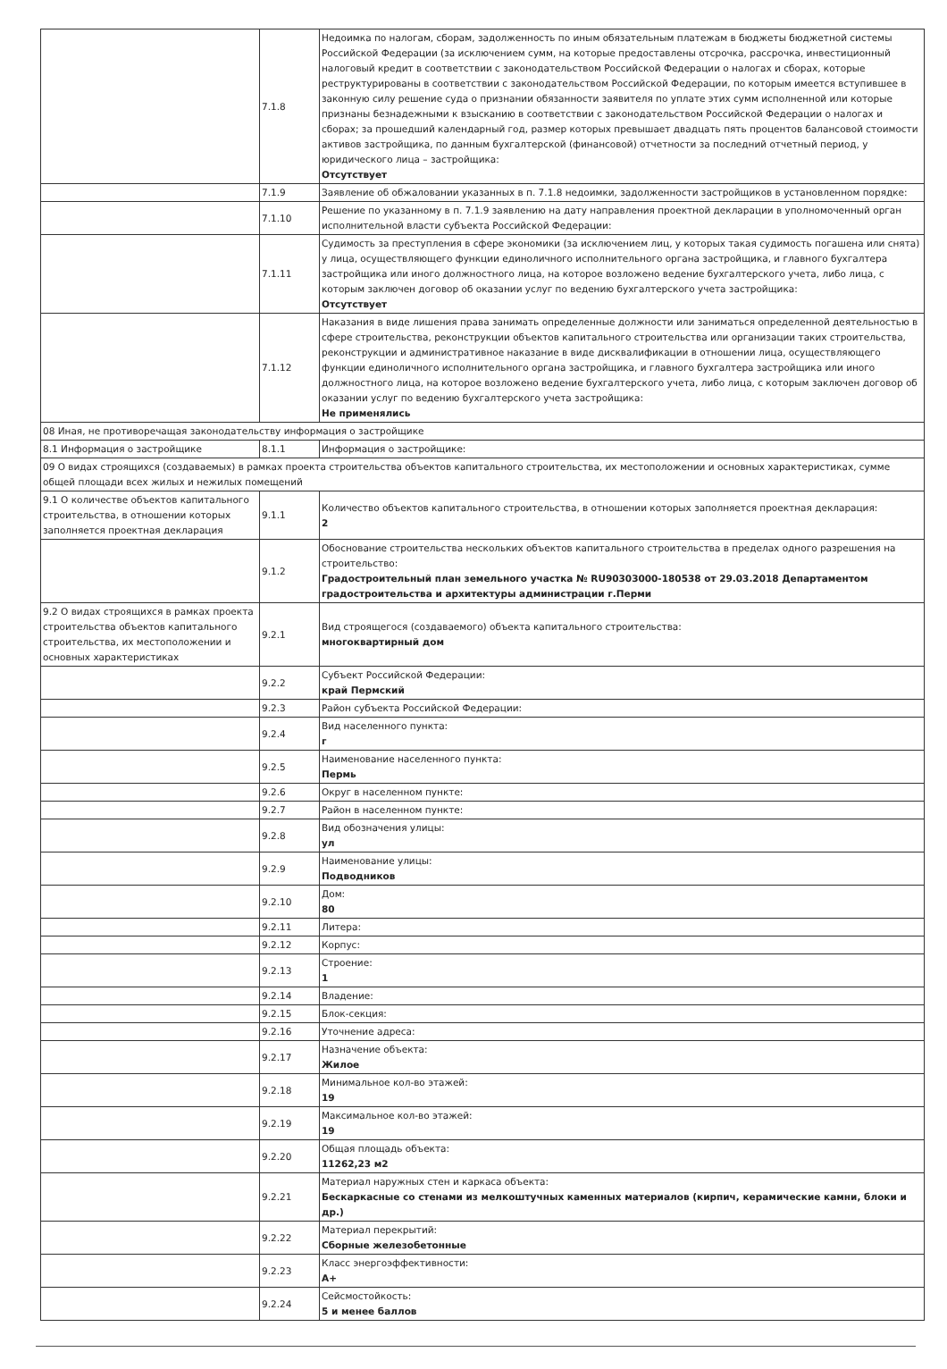| | 7.1.8 | Недоимка по налогам, сборам, задолженность по иным обязательным платежам в бюджеты бюджетной системы Российской Федерации (за исключением сумм, на которые предоставлены отсрочка, рассрочка, инвестиционный налоговый кредит в соответствии с законодательством Российской Федерации о налогах и сборах, которые реструктурированы в соответствии с законодательством Российской Федерации, по которым имеется вступившее в законную силу решение суда о признании обязанности заявителя по уплате этих сумм исполненной или которые признаны безнадежными к взысканию в соответствии с законодательством Российской Федерации о налогах и сборах; за прошедший календарный год, размер которых превышает двадцать пять процентов балансовой стоимости активов застройщика, по данным бухгалтерской (финансовой) отчетности за последний отчетный период, у юридического лица – застройщика: Отсутствует |
| | 7.1.9 | Заявление об обжаловании указанных в п. 7.1.8 недоимки, задолженности застройщиков в установленном порядке: |
| | 7.1.10 | Решение по указанному в п. 7.1.9 заявлению на дату направления проектной декларации в уполномоченный орган исполнительной власти субъекта Российской Федерации: |
| | 7.1.11 | Судимость за преступления в сфере экономики (за исключением лиц, у которых такая судимость погашена или снята) у лица, осуществляющего функции единоличного исполнительного органа застройщика, и главного бухгалтера застройщика или иного должностного лица, на которое возложено ведение бухгалтерского учета, либо лица, с которым заключен договор об оказании услуг по ведению бухгалтерского учета застройщика: Отсутствует |
| | 7.1.12 | Наказания в виде лишения права занимать определенные должности или заниматься определенной деятельностью в сфере строительства, реконструкции объектов капитального строительства или организации таких строительства, реконструкции и административное наказание в виде дисквалификации в отношении лица, осуществляющего функции единоличного исполнительного органа застройщика, и главного бухгалтера застройщика или иного должностного лица, на которое возложено ведение бухгалтерского учета, либо лица, с которым заключен договор об оказании услуг по ведению бухгалтерского учета застройщика: Не применялись |
| 08 Иная, не противоречащая законодательству информация о застройщике | | |
| 8.1 Информация о застройщике | 8.1.1 | Информация о застройщике: |
| 09 О видах строящихся (создаваемых) в рамках проекта строительства объектов капитального строительства, их местоположении и основных характеристиках, сумме общей площади всех жилых и нежилых помещений | | |
| 9.1 О количестве объектов капитального строительства, в отношении которых заполняется проектная декларация | 9.1.1 | Количество объектов капитального строительства, в отношении которых заполняется проектная декларация: 2 |
| | 9.1.2 | Обоснование строительства нескольких объектов капитального строительства в пределах одного разрешения на строительство: Градостроительный план земельного участка № RU90303000-180538 от 29.03.2018 Департаментом градостроительства и архитектуры администрации г.Перми |
| 9.2 О видах строящихся в рамках проекта строительства объектов капитального строительства, их местоположении и основных характеристиках | 9.2.1 | Вид строящегося (создаваемого) объекта капитального строительства: многоквартирный дом |
| | 9.2.2 | Субъект Российской Федерации: край Пермский |
| | 9.2.3 | Район субъекта Российской Федерации: |
| | 9.2.4 | Вид населенного пункта: г |
| | 9.2.5 | Наименование населенного пункта: Пермь |
| | 9.2.6 | Округ в населенном пункте: |
| | 9.2.7 | Район в населенном пункте: |
| | 9.2.8 | Вид обозначения улицы: ул |
| | 9.2.9 | Наименование улицы: Подводников |
| | 9.2.10 | Дом: 80 |
| | 9.2.11 | Литера: |
| | 9.2.12 | Корпус: |
| | 9.2.13 | Строение: 1 |
| | 9.2.14 | Владение: |
| | 9.2.15 | Блок-секция: |
| | 9.2.16 | Уточнение адреса: |
| | 9.2.17 | Назначение объекта: Жилое |
| | 9.2.18 | Минимальное кол-во этажей: 19 |
| | 9.2.19 | Максимальное кол-во этажей: 19 |
| | 9.2.20 | Общая площадь объекта: 11262,23 м2 |
| | 9.2.21 | Материал наружных стен и каркаса объекта: Бескаркасные со стенами из мелкоштучных каменных материалов (кирпич, керамические камни, блоки и др.) |
| | 9.2.22 | Материал перекрытий: Сборные железобетонные |
| | 9.2.23 | Класс энергоэффективности: А+ |
| | 9.2.24 | Сейсмостойкость: 5 и менее баллов |